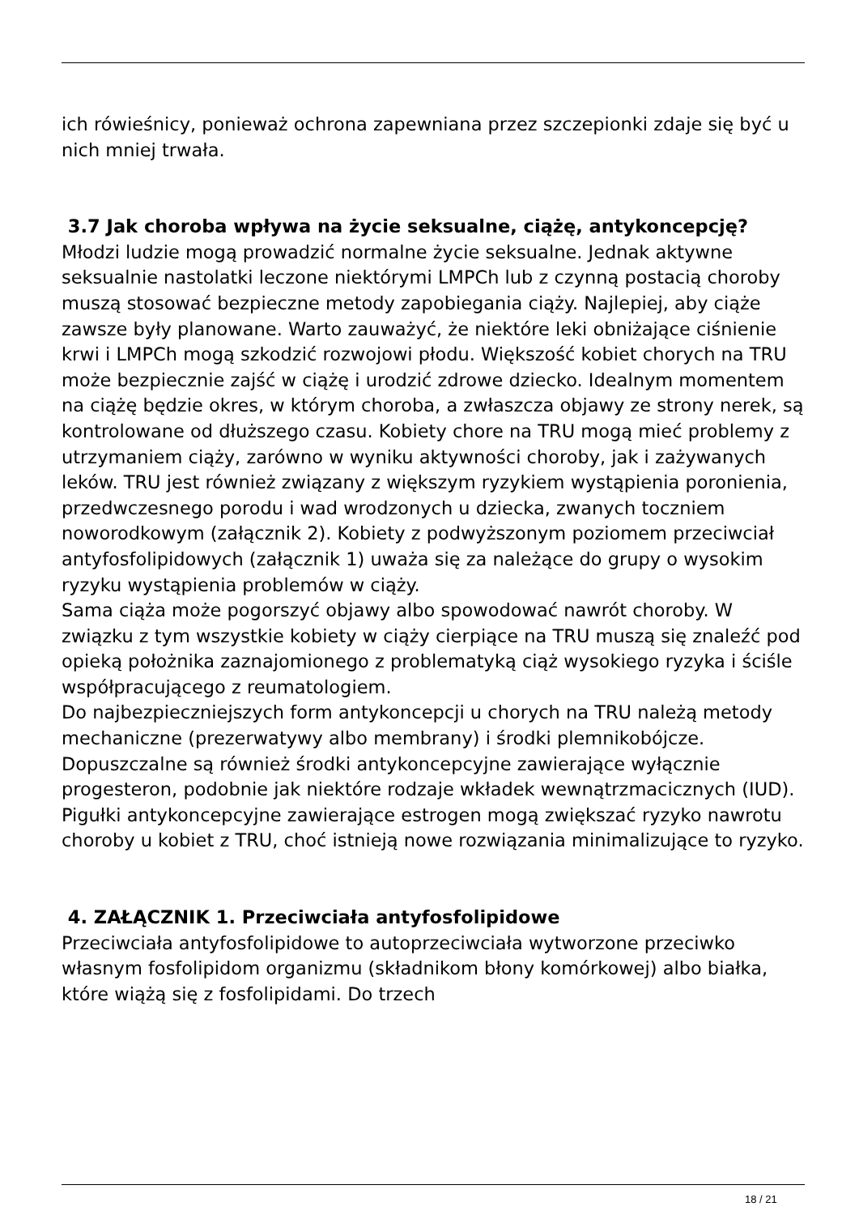ich rówieśnicy, ponieważ ochrona zapewniana przez szczepionki zdaje się być u nich mniej trwała.
3.7 Jak choroba wpływa na życie seksualne, ciążę, antykoncepcję?
Młodzi ludzie mogą prowadzić normalne życie seksualne. Jednak aktywne seksualnie nastolatki leczone niektórymi LMPCh lub z czynną postacią choroby muszą stosować bezpieczne metody zapobiegania ciąży. Najlepiej, aby ciąże zawsze były planowane. Warto zauważyć, że niektóre leki obniżające ciśnienie krwi i LMPCh mogą szkodzić rozwojowi płodu. Większość kobiet chorych na TRU może bezpiecznie zajść w ciążę i urodzić zdrowe dziecko. Idealnym momentem na ciążę będzie okres, w którym choroba, a zwłaszcza objawy ze strony nerek, są kontrolowane od dłuższego czasu. Kobiety chore na TRU mogą mieć problemy z utrzymaniem ciąży, zarówno w wyniku aktywności choroby, jak i zażywanych leków. TRU jest również związany z większym ryzykiem wystąpienia poronienia, przedwczesnego porodu i wad wrodzonych u dziecka, zwanych toczniem noworodkowym (załącznik 2). Kobiety z podwyższonym poziomem przeciwciał antyfosfolipidowych (załącznik 1) uważa się za należące do grupy o wysokim ryzyku wystąpienia problemów w ciąży.
Sama ciąża może pogorszyć objawy albo spowodować nawrót choroby. W związku z tym wszystkie kobiety w ciąży cierpiące na TRU muszą się znaleźć pod opieką położnika zaznajomionego z problematyką ciąż wysokiego ryzyka i ściśle współpracującego z reumatologiem.
Do najbezpieczniejszych form antykoncepcji u chorych na TRU należą metody mechaniczne (prezerwatywy albo membrany) i środki plemnikobójcze. Dopuszczalne są również środki antykoncepcyjne zawierające wyłącznie progesteron, podobnie jak niektóre rodzaje wkładek wewnątrzmacicznych (IUD). Pigułki antykoncepcyjne zawierające estrogen mogą zwiększać ryzyko nawrotu choroby u kobiet z TRU, choć istnieją nowe rozwiązania minimalizujące to ryzyko.
4. ZAŁĄCZNIK 1. Przeciwciała antyfosfolipidowe
Przeciwciała antyfosfolipidowe to autoprzeciwciała wytworzone przeciwko własnym fosfolipidom organizmu (składnikom błony komórkowej) albo białka, które wiążą się z fosfolipidami. Do trzech
18 / 21